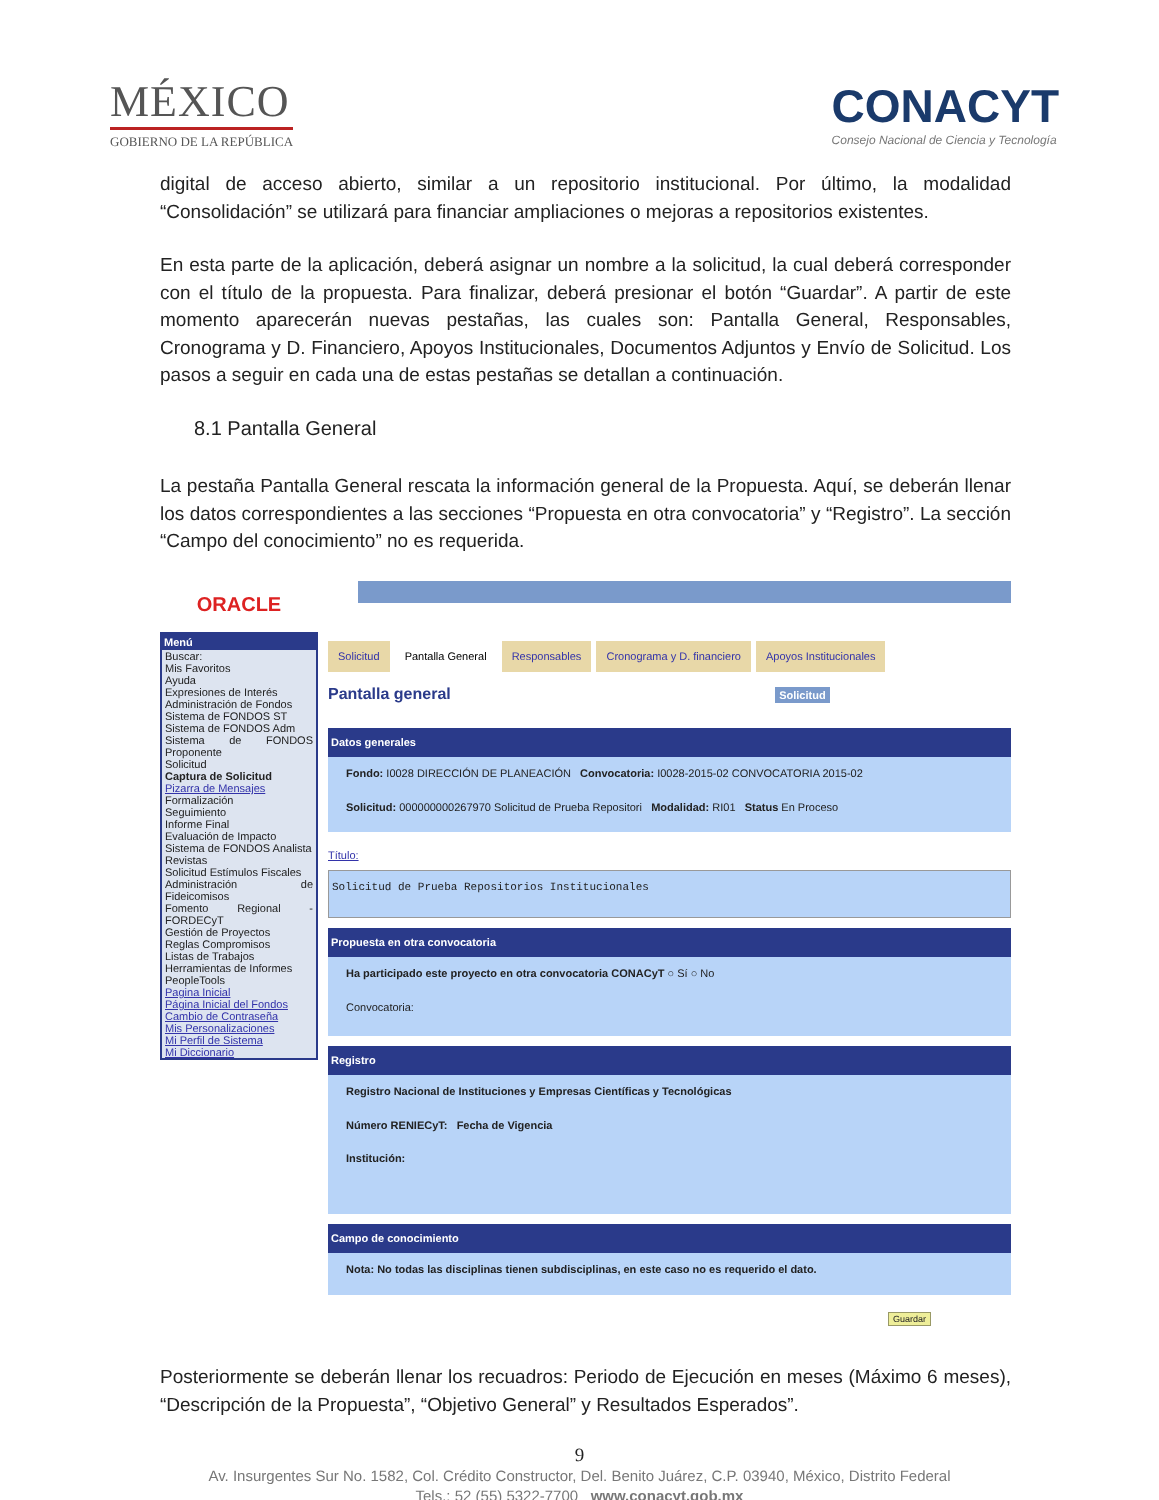MÉXICO
GOBIERNO DE LA REPÚBLICA
CONACYT
Consejo Nacional de Ciencia y Tecnología
digital de acceso abierto, similar a un repositorio institucional. Por último, la modalidad “Consolidación” se utilizará para financiar ampliaciones o mejoras a repositorios existentes.
En esta parte de la aplicación, deberá asignar un nombre a la solicitud, la cual deberá corresponder con el título de la propuesta. Para finalizar, deberá presionar el botón “Guardar”. A partir de este momento aparecerán nuevas pestañas, las cuales son: Pantalla General, Responsables, Cronograma y D. Financiero, Apoyos Institucionales, Documentos Adjuntos y Envío de Solicitud. Los pasos a seguir en cada una de estas pestañas se detallan a continuación.
8.1 Pantalla General
La pestaña Pantalla General rescata la información general de la Propuesta. Aquí, se deberán llenar los datos correspondientes a las secciones “Propuesta en otra convocatoria” y “Registro”. La sección “Campo del conocimiento” no es requerida.
ORACLE
Menú
Buscar:
Mis Favoritos
Ayuda
Expresiones de Interés
Administración de Fondos
Sistema de FONDOS ST
Sistema de FONDOS Adm
Sistema de FONDOS Proponente
Solicitud
Captura de Solicitud
Pizarra de Mensajes
Formalización
Seguimiento
Informe Final
Evaluación de Impacto
Sistema de FONDOS Analista
Revistas
Solicitud Estímulos Fiscales
Administración de Fideicomisos
Fomento Regional - FORDECyT
Gestión de Proyectos
Reglas Compromisos
Listas de Trabajos
Herramientas de Informes
PeopleTools
Pagina Inicial
Página Inicial del Fondos
Cambio de Contraseña
Mis Personalizaciones
Mi Perfil de Sistema
Mi Diccionario
Solicitud Pantalla General Responsables Cronograma y D. financiero Apoyos Institucionales
Pantalla general Solicitud
Datos generales
Fondo: I0028 DIRECCIÓN DE PLANEACIÓN Convocatoria: I0028-2015-02 CONVOCATORIA 2015-02
Solicitud: 000000000267970 Solicitud de Prueba Repositori Modalidad: RI01 Status En Proceso
Título:
Solicitud de Prueba Repositorios Institucionales
Propuesta en otra convocatoria
Ha participado este proyecto en otra convocatoria CONACyT ○ Sí ○ No
Convocatoria:
Registro
Registro Nacional de Instituciones y Empresas Científicas y Tecnológicas
Número RENIECyT: Fecha de Vigencia
Institución:
Campo de conocimiento
Nota: No todas las disciplinas tienen subdisciplinas, en este caso no es requerido el dato.
Guardar
Posteriormente se deberán llenar los recuadros: Periodo de Ejecución en meses (Máximo 6 meses), “Descripción de la Propuesta”, “Objetivo General” y Resultados Esperados”.
9
Av. Insurgentes Sur No. 1582, Col. Crédito Constructor, Del. Benito Juárez, C.P. 03940, México, Distrito Federal
Tels.: 52 (55) 5322-7700 www.conacyt.gob.mx